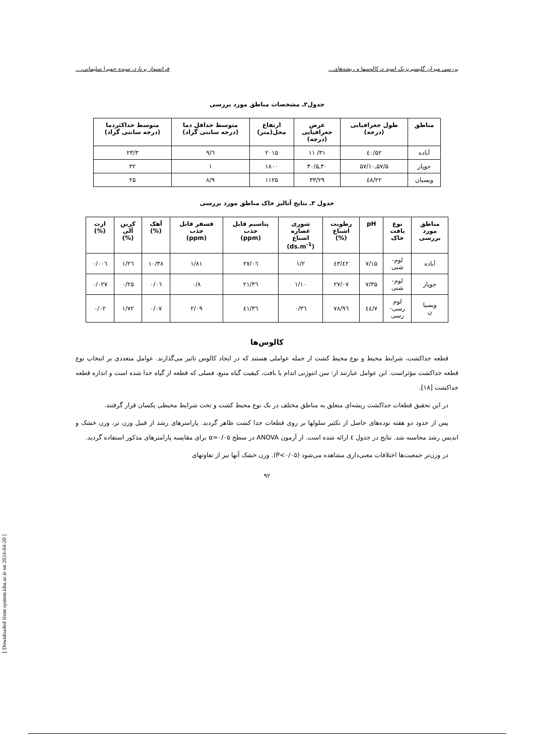بررسی میزان گلیسیریزیک اسید درکالوسها و ریشه‌های... فرانسواز برنارد، سیده حمیرا سلیمانی،...
جدول۲ـ مشخصات مناطق مورد بررسی
| مناطق | طول جغرافیایی (درجه) | عرض جغرافیایی (درجه) | ارتفاع محل(متر) | متوسط حداقل دما (درجه سانتی گراد) | متوسط حداکثردما (درجه سانتی گراد) |
| --- | --- | --- | --- | --- | --- |
| آباده | ۵۲/٤٠ | ۳۱/ ۱۱ | ۲۰۱۵ | ٦/۹ | ۲۳/۳ |
| جوپار | ۵۷/۵ـ۵۷/۱۰ | ۳۰ـ۳۰/۵ | ۱۸۰۰ | ۱ | ۳۲ |
| ویسیان | ٤۸/۲۲ | ۳۳/۲۹ | ۱۱۲۵ | ۸/۹ | ۲۵ |
جدول ۳ـ نتایج آنالیز خاک مناطق مورد بررسی
| مناطق مورد بررسی | نوع بافت خاک | pH | رطوبت اشباع (%) | شوری عصاره اشباع (ds.m<sup>-1</sup>) | پتاسیم قابل جذب (ppm) | فسفر قابل جذب (ppm) | آهک (%) | کربن آلی (%) | ازت (%) |
| --- | --- | --- | --- | --- | --- | --- | --- | --- | --- |
| آباده | لوم- شنی | ۷/۱۵ | ٤۲/٤۳ | ۱/۲ | ۲۷/۰٦ | ۱/۸۱ | ۱۰/۳۸ | ۱/۲٦ | ۰/۰۰٦ |
| جوپار | لوم- شنی | ۷/۳۵ | ۲۷/۰۷ | ۱/۱۰ | ۲۱/۳٦ | ۰/۸ | ۰/۰٦ | ۰/۲۵ | ۰/۰۲۷ |
| ویسیا ن | لوم رسی- رسی | ۷/٤٤ | ۷۸/۹٦ | ۰/۳٦ | ٤۱/۳٦ | ۲/۰۹ | ۰/۰۷ | ۱/۷۲ | ۰/۰۲ |
کالوس‌ها
قطعه جداکشت، شرایط محیط و نوع محیط کشت از جمله عواملی هستند که در ایجاد کالوس تاثیر می‌گذارند. عوامل متعددی بر انتخاب نوع قطعه جداکشت مؤثراست. این عوامل عبارتند از: سن انتوژنی اندام یا بافت، کیفیت گیاه منبع، فصلی که قطعه از گیاه جدا شده است و اندازه قطعه جداکشت [۱۸].
در این تحقیق قطعات جداکشت ریشه‌ای متعلق به مناطق مختلف در یک نوع محیط کشت و تحت شرایط محیطی یکسان قرار گرفتند.
پس از حدود دو هفته توده‌های حاصل از تکثیر سلولها بر روی قطعات جدا کشت ظاهر گردید. پارامترهای رشد از قبیل وزن تر، وزن خشک و اندیس رشد محاسبه شد. نتایج در جدول ٤ ارائه شده است. از آزمون ANOVA در سطح α=۰/۰۵ برای مقایسه پارامترهای مذکور استفاده گردید.
در وزن‌تر جمعیت‌ها اختلافات معنی‌داری مشاهده می‌شود (P<۰/۰۵). وزن خشک آنها نیز از تفاوتهای
۹۲
[ Downloaded from system.khu.ac.ir on 2024-04-20 ]